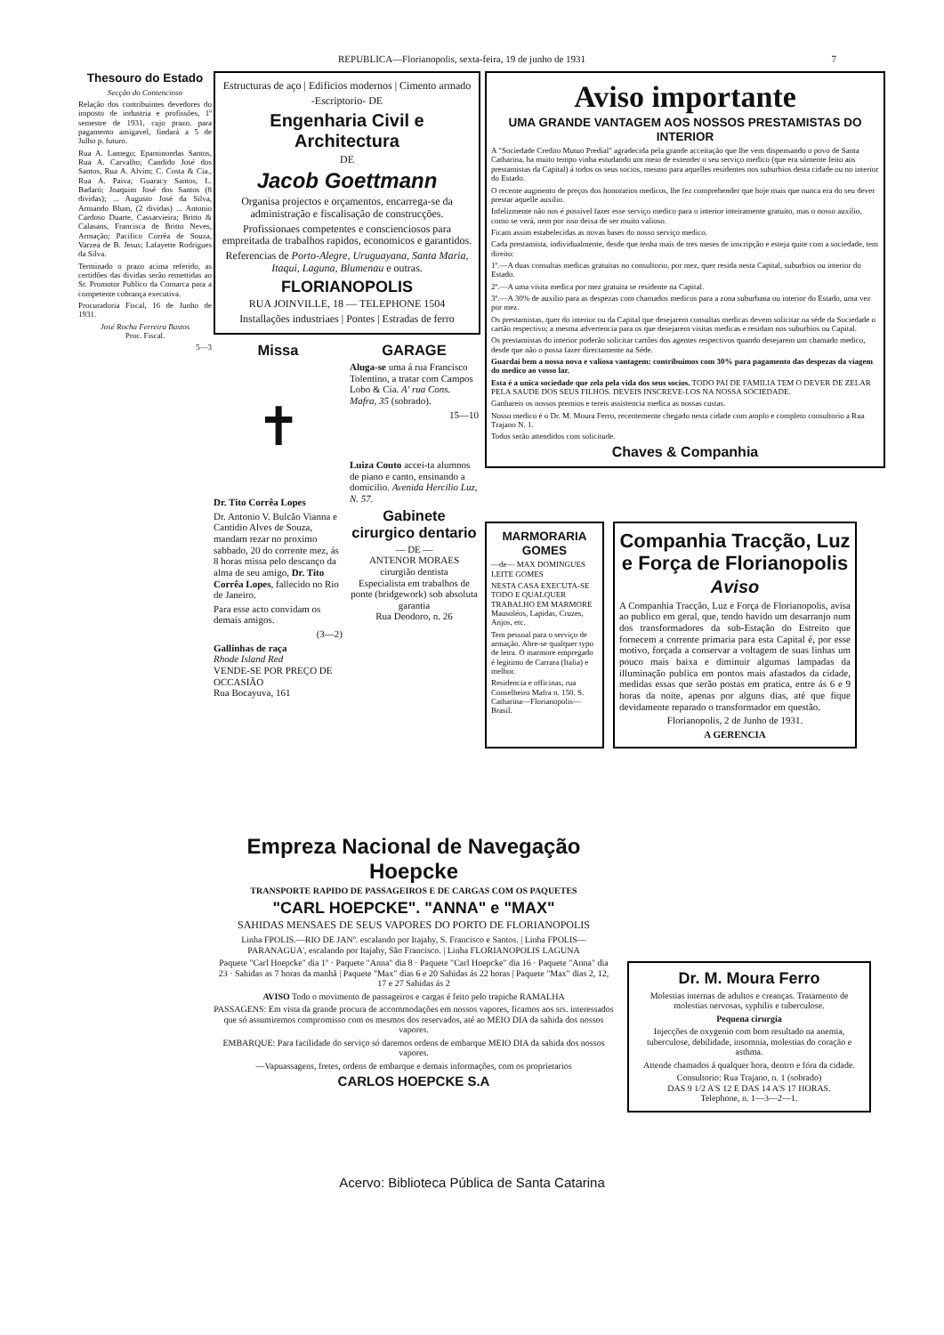REPUBLICA—Florianopolis, sexta-feira, 19 de junho de 1931 7
Thesouro do Estado
Secção do Contencioso
Relação dos contribuintes devedores do imposto de industria e profissões, 1º semestre de 1931, cujo prazo, para pagamento amigavel, findará a 5 de Julho p. futuro.
Rua A. Lamego; Epaminondas Santos, Rua A. Carvalho; Candido José dos Santos, Rua A. Alvim; C. Costa & Cia., Rua A. Paiva; Guaracy Santos, L. Badaró; Joaquim José dos Santos (8 dividas); ... Augusto José da Silva, Armando Blum, (2 dividas) ... Antonio Cardoso Duarte, Cassarvieira; Britto & Calasans, Francisca de Britto Neves, Armação; Pacifico Corrêa de Souza, Varzea de B. Jesus; Lafayette Rodrigues da Silva.
Terminado o prazo acima referido, as certidões das dividas serão remettidas ao Sr. Promotor Publico da Comarca para a competente cobrança executiva.
Procuradoria Fiscal, 16 de Junho de 1931.
José Rocha Ferreira Bastos
Proc. Fiscal.
5—3
Estructuras de aço | Edificios modernos | Cimento armado
-Escriptorio- DE
Engenharia Civil e Architectura
DE
Jacob Goettmann
Organisa projectos e orçamentos, encarrega-se da administração e fiscalisação de construcções.
Profissionaes competentes e conscienciosos para empreitada de trabalhos rapidos, economicos e garantidos.
Referencias de Porto-Alegre, Uruguayana, Santa Maria, Itaqui, Laguna, Blumenau e outras.
FLORIANOPOLIS
RUA JOINVILLE, 18 — TELEPHONE 1504
Installações industriaes | Pontes | Estradas de ferro
Missa
✝
Dr. Tito Corrêa Lopes
Dr. Antonio V. Bulcão Vianna e Cantidio Alves de Souza, mandam rezar no proximo sabbado, 20 do corrente mez, ás 8 horas missa pelo descanço da alma de seu amigo, Dr. Tito Corrêa Lopes, fallecido no Rio de Janeiro.
Para esse acto convidam os demais amigos.
(3—2)
Gallinhas de raça
Rhode Island Red
VENDE-SE POR PREÇO DE OCCASIÃO
Rua Bocayuva, 161
GARAGE
Aluga-se uma á rua Francisco Tolentino, a tratar com Campos Lobo & Cia. A' rua Cons. Mafra, 35 (sobrado).
15—10
Luiza Couto accei-ta alumnos de piano e canto, ensinando a domicilio. Avenida Hercilio Luz, N. 57.
Gabinete cirurgico dentario
— DE —
ANTENOR MORAES
cirurgião dentista
Especialista em trabalhos de ponte (bridgework) sob absoluta garantia
Rua Deodoro, n. 26
Aviso importante
UMA GRANDE VANTAGEM AOS NOSSOS PRESTAMISTAS DO INTERIOR
A "Sociedade Credito Mutuo Predial" agradecida pela grande acceitação que lhe vem dispensando o povo de Santa Catharina, ha muito tempo vinha estudando um meio de extender o seu serviço medico (que era sómente feito aos prestamistas da Capital) á todos os seus socios, mesmo para aquelles residentes nos suburbios desta cidade ou no interior do Estado.
O recente augmento de preços dos honorarios medicos, lhe fez comprehender que hoje mais que nunca era do seu dever prestar aquelle auxilio.
Infelizmente não nos é possivel fazer esse serviço medico para o interior inteiramente gratuito, mas o nosso auxilio, como se verá, nem por isso deixa de ser muito valioso.
Ficam assim estabelecidas as novas bases do nosso serviço medico.
Cada prestamista, individualmente, desde que tenha mais de tres meses de inscripção e esteja quite com a sociedade, tem direito:
1º.—A duas consultas medicas gratuitas no consultorio, por mez, quer resida nesta Capital, suburbios ou interior do Estado.
2º.—A uma visita medica por mez gratuita se residente na Capital.
3º.—A 30% de auxilio para as despezas com chamados medicos para a zona suburbana ou interior do Estado, uma vez por mez.
Os prestamistas, quer do interior ou da Capital que desejarem consultas medicas devem solicitar na séde da Sociedade o cartão respectivo; a mesma advertencia para os que desejarem visitas medicas e residam nos suburbios ou Capital.
Os prestamistas do interior poderão solicitar cartões dos agentes respectivos quando desejarem um chamado medico, desde que não o possa fazer directamente na Séde.
Guardai bem a nossa nova e valiosa vantagem: contribuimos com 30% para pagamento das despezas da viagem do medico ao vosso lar.
Esta é a unica sociedade que zela pela vida dos seus socios. TODO PAI DE FAMILIA TEM O DEVER DE ZELAR PELA SAUDE DOS SEUS FILHOS. DEVEIS INSCREVE-LOS NA NOSSA SOCIEDADE.
Ganhareis os nossos premios e tereis assistencia medica as nossas custas.
Nosso medico é o Dr. M. Moura Ferro, recentemente chegado nesta cidade com amplo e completo consultorio a Rua Trajano N. 1.
Todos serão attendidos com solicitude.
Chaves & Companhia
MARMORARIA GOMES
—de— MAX DOMINGUES LEITE GOMES
NESTA CASA EXECUTA-SE TODO E QUALQUER TRABALHO EM MARMORE Mausoléos, Lapidas, Cruzes, Anjos, etc.
Tem pessoal para o serviço de armação. Abre-se qualquer typo de letra. O marmore empregado é legitimo de Carrara (Italia) e melhor.
Residencia e officinas, rua Conselheiro Mafra n. 150. S. Catharina—Florianopolis—Brasil.
Companhia Tracção, Luz e Força de Florianopolis
Aviso
A Companhia Tracção, Luz e Força de Florianopolis, avisa ao publico em geral, que, tendo havido um desarranjo num dos transformadores da sub-Estação do Estreito que fornecem a corrente primaria para esta Capital é, por esse motivo, forçada a conservar a voltagem de suas linhas um pouco mais baixa e diminuir algumas lampadas da illuminação publica em pontos mais afastados da cidade, medidas essas que serão postas em pratica, entre ás 6 e 9 horas da noite, apenas por alguns dias, até que fique devidamente reparado o transformador em questão.
Florianopolis, 2 de Junho de 1931.
A GERENCIA
Empreza Nacional de Navegação Hoepcke
TRANSPORTE RAPIDO DE PASSAGEIROS E DE CARGAS COM OS PAQUETES
"CARL HOEPCKE". "ANNA" e "MAX"
SAHIDAS MENSAES DE SEUS VAPORES DO PORTO DE FLORIANOPOLIS
Linha FPOLIS.—RIO DE JANº. escalando por Itajahy, S. Francisco e Santos. | Linha FPOLIS— PARANAGUA', escalando por Itajahy, São Francisco. | Linha FLORIANOPOLIS LAGUNA
Paquete "Carl Hoepcke" dia 1º · Paquete "Anna" dia 8 · Paquete "Carl Hoepcke" dia 16 · Paquete "Anna" dia 23 · Sahidas as 7 horas da manhã | Paquete "Max" dias 6 e 20 Sahidas ás 22 horas | Paquete "Max" dias 2, 12, 17 e 27 Sahidas ás 2
AVISO Todo o movimento de passageiros e cargas é feito pelo trapiche RAMALHA
PASSAGENS: Em vista da grande procura de accommodações em nossos vapores, ficamos aos srs. interessados que só assumiremos compromisso com os mesmos dos reservados, até ao MEIO DIA da sahida dos nossos vapores.
EMBARQUE: Para facilidade do serviço só daremos ordens de embarque MEIO DIA da sahida dos nossos vapores.
—Vapuassagens, fretes, ordens de embarque e demais informações, com os proprietarios
CARLOS HOEPCKE S.A
Dr. M. Moura Ferro
Molestias internas de adultos e creanças. Tratamento de molestias nervosas, syphilis e tuberculose.
Pequena cirurgia
Injecções de oxygenio com bom resultado na anemia, tuberculose, debilidade, insomnia, molestias do coração e asthma.
Attende chamados á qualquer hora, dentro e fóra da cidade.
Consultorio: Rua Trajano, n. 1 (sobrado)
DAS 9 1/2 A'S 12 E DAS 14 A'S 17 HORAS.
Telephone, n. 1—3—2—1.
Acervo: Biblioteca Pública de Santa Catarina